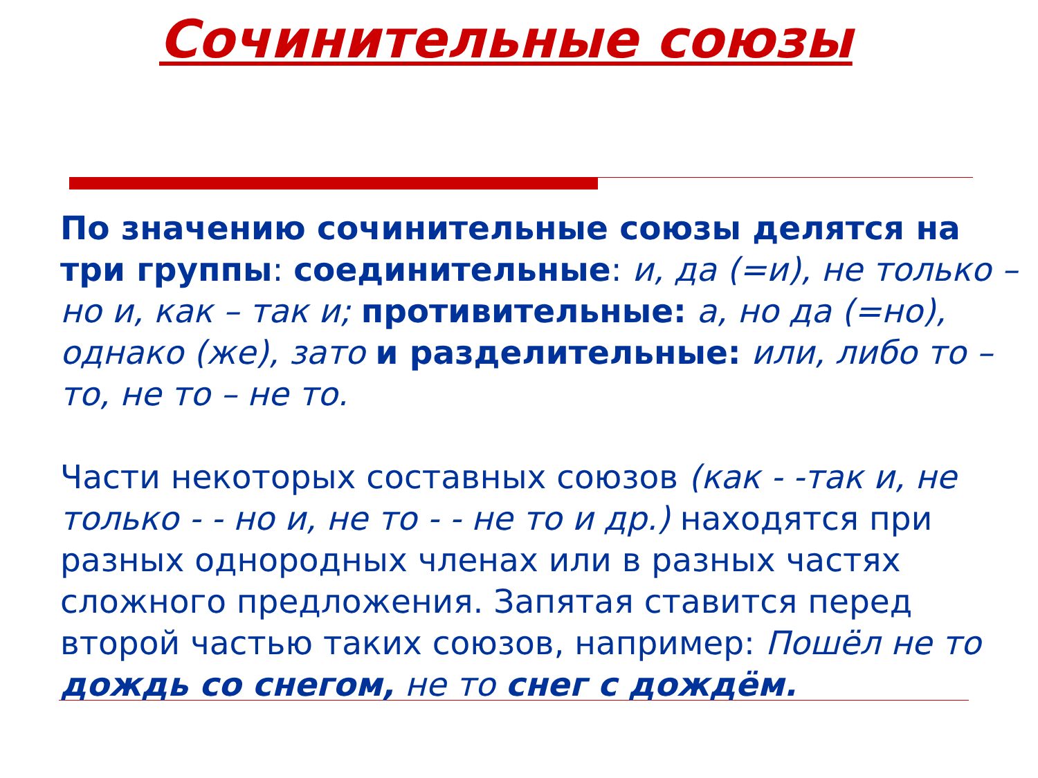Сочинительные союзы
По значению сочинительные союзы делятся на три группы: соединительные: и, да (=и), не только – но и, как – так и; противительные: а, но да (=но), однако (же), зато и разделительные: или, либо то – то, не то – не то.
Части некоторых составных союзов (как - -так и, не только - - но и, не то - - не то и др.) находятся при разных однородных членах или в разных частях сложного предложения. Запятая ставится перед второй частью таких союзов, например: Пошёл не то дождь со снегом, не то снег с дождём.